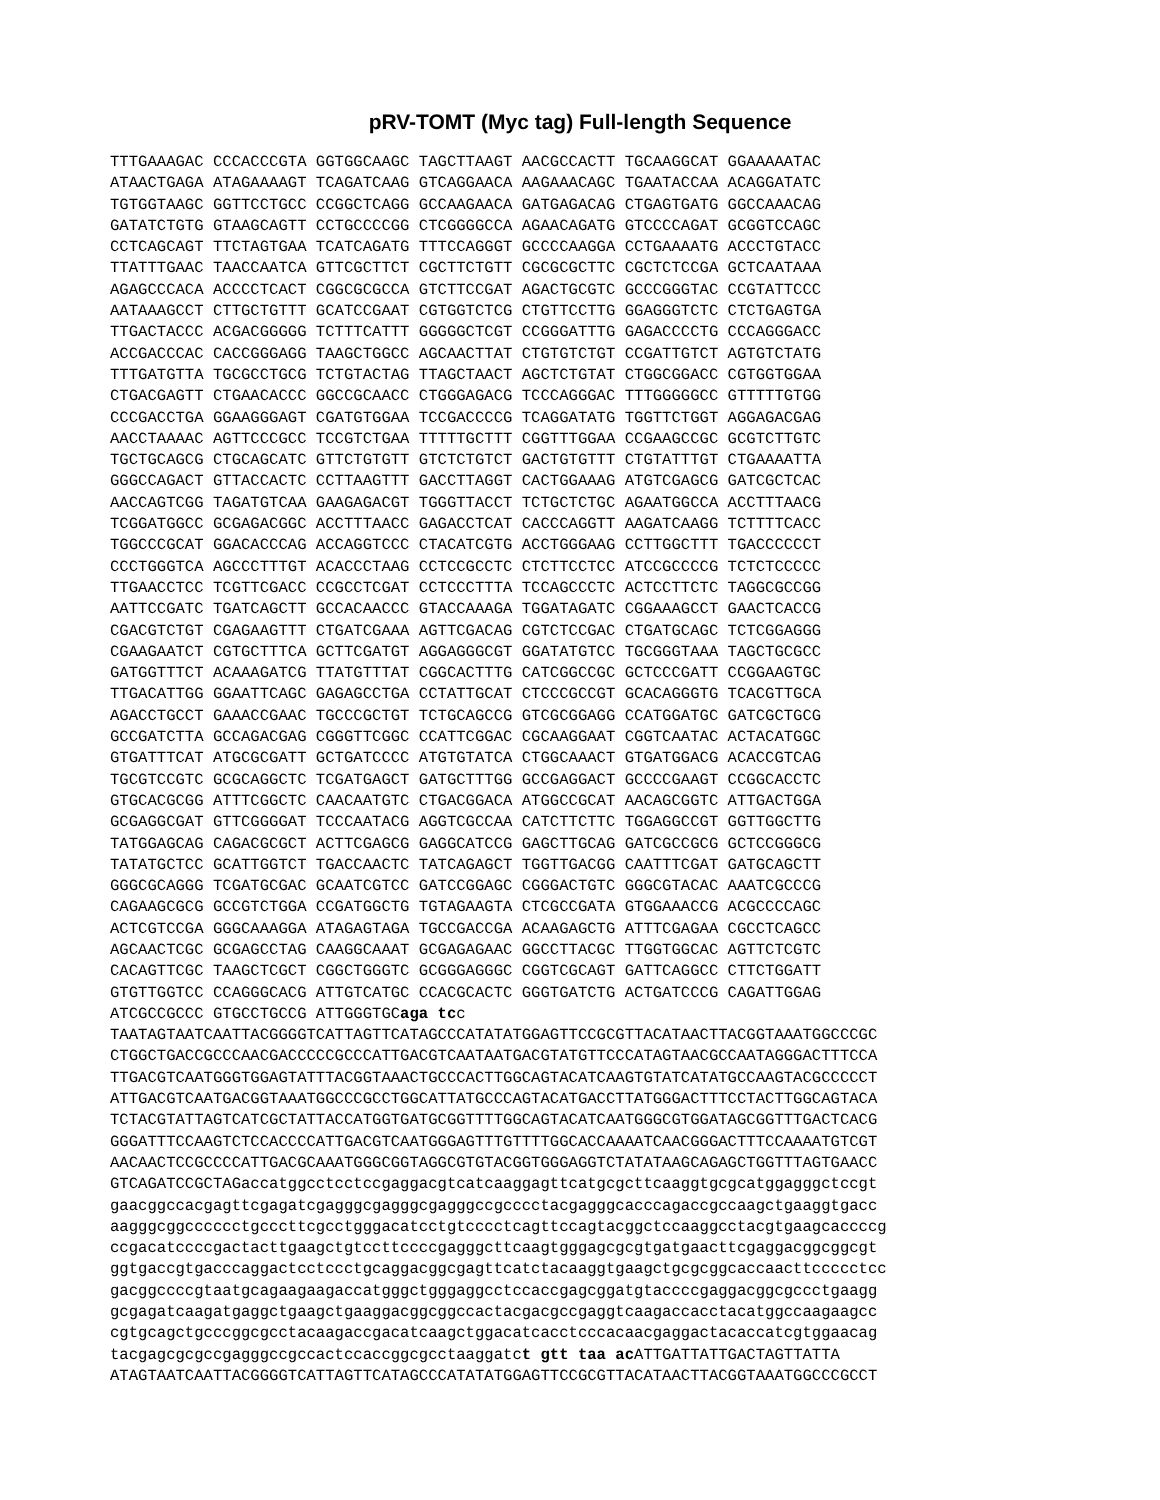pRV-TOMT (Myc tag) Full-length Sequence
TTTGAAAGAC CCCACCCGTA GGTGGCAAGC TAGCTTAAGT AACGCCACTT TGCAAGGCAT GGAAAAATAC
ATAACTGAGA ATAGAAAAGT TCAGATCAAG GTCAGGAACA AAGAAACAGC TGAATACCAA ACAGGATATC
TGTGGTAAGC GGTTCCTGCC CCGGCTCAGG GCCAAGAACA GATGAGACAG CTGAGTGATG GGCCAAACAG
GATATCTGTG GTAAGCAGTT CCTGCCCCGG CTCGGGGCCA AGAACAGATG GTCCCCAGAT GCGGTCCAGC
CCTCAGCAGT TTCTAGTGAA TCATCAGATG TTTCCAGGGT GCCCCAAGGA CCTGAAAATG ACCCTGTACC
TTATTTGAAC TAACCAATCA GTTCGCTTCT CGCTTCTGTT CGCGCGCTTC CGCTCTCCGA GCTCAATAAA
AGAGCCCACA ACCCCTCACT CGGCGCGCCA GTCTTCCGAT AGACTGCGTC GCCCGGGTAC CCGTATTCCC
AATAAAGCCT CTTGCTGTTT GCATCCGAAT CGTGGTCTCG CTGTTCCTTG GGAGGGTCTC CTCTGAGTGA
TTGACTACCC ACGACGGGGG TCTTTCATTT GGGGGCTCGT CCGGGATTTG GAGACCCCTG CCCAGGGACC
ACCGACCCAC CACCGGGAGG TAAGCTGGCC AGCAACTTAT CTGTGTCTGT CCGATTGTCT AGTGTCTATG
TTTGATGTTA TGCGCCTGCG TCTGTACTAG TTAGCTAACT AGCTCTGTAT CTGGCGGACC CGTGGTGGAA
CTGACGAGTT CTGAACACCC GGCCGCAACC CTGGGAGACG TCCCAGGGAC TTTGGGGGCC GTTTTTGTGG
CCCGACCTGA GGAAGGGAGT CGATGTGGAA TCCGACCCCG TCAGGATATG TGGTTCTGGT AGGAGACGAG
AACCTAAAAC AGTTCCCGCC TCCGTCTGAA TTTTTGCTTT CGGTTTGGAA CCGAAGCCGC GCGTCTTGTC
TGCTGCAGCG CTGCAGCATC GTTCTGTGTT GTCTCTGTCT GACTGTGTTT CTGTATTTGT CTGAAAATTA
GGGCCAGACT GTTACCACTC CCTTAAGTTT GACCTTAGGT CACTGGAAAG ATGTCGAGCG GATCGCTCAC
AACCAGTCGG TAGATGTCAA GAAGAGACGT TGGGTTACCT TCTGCTCTGC AGAATGGCCA ACCTTTAACG
TCGGATGGCC GCGAGACGGC ACCTTTAACC GAGACCTCAT CACCCAGGTT AAGATCAAGG TCTTTTCACC
TGGCCCGCAT GGACACCCAG ACCAGGTCCC CTACATCGTG ACCTGGGAAG CCTTGGCTTT TGACCCCCCT
CCCTGGGTCA AGCCCTTTGT ACACCCTAAG CCTCCGCCTC CTCTTCCTCC ATCCGCCCCG TCTCTCCCCC
TTGAACCTCC TCGTTCGACC CCGCCTCGAT CCTCCCTTTA TCCAGCCCTC ACTCCTTCTC TAGGCGCCGG
AATTCCGATC TGATCAGCTT GCCACAACCC GTACCAAAGA TGGATAGATC CGGAAAGCCT GAACTCACCG
CGACGTCTGT CGAGAAGTTT CTGATCGAAA AGTTCGACAG CGTCTCCGAC CTGATGCAGC TCTCGGAGGG
CGAAGAATCT CGTGCTTTCA GCTTCGATGT AGGAGGGCGT GGATATGTCC TGCGGGTAAA TAGCTGCGCC
GATGGTTTCT ACAAAGATCG TTATGTTTAT CGGCACTTTG CATCGGCCGC GCTCCCGATT CCGGAAGTGC
TTGACATTGG GGAATTCAGC GAGAGCCTGA CCTATTGCAT CTCCCGCCGT GCACAGGGTG TCACGTTGCA
AGACCTGCCT GAAACCGAAC TGCCCGCTGT TCTGCAGCCG GTCGCGGAGG CCATGGATGC GATCGCTGCG
GCCGATCTTA GCCAGACGAG CGGGTTCGGC CCATTCGGAC CGCAAGGAAT CGGTCAATAC ACTACATGGC
GTGATTTCAT ATGCGCGATT GCTGATCCCC ATGTGTATCA CTGGCAAACT GTGATGGACG ACACCGTCAG
TGCGTCCGTC GCGCAGGCTC TCGATGAGCT GATGCTTTGG GCCGAGGACT GCCCCGAAGT CCGGCACCTC
GTGCACGCGG ATTTCGGCTC CAACAATGTC CTGACGGACA ATGGCCGCAT AACAGCGGTC ATTGACTGGA
GCGAGGCGAT GTTCGGGGAT TCCCAATACG AGGTCGCCAA CATCTTCTTC TGGAGGCCGT GGTTGGCTTG
TATGGAGCAG CAGACGCGCT ACTTCGAGCG GAGGCATCCG GAGCTTGCAG GATCGCCGCG GCTCCGGGCG
TATATGCTCC GCATTGGTCT TGACCAACTC TATCAGAGCT TGGTTGACGG CAATTTCGAT GATGCAGCTT
GGGCGCAGGG TCGATGCGAC GCAATCGTCC GATCCGGAGC CGGGACTGTC GGGCGTACAC AAATCGCCCG
CAGAAGCGCG GCCGTCTGGA CCGATGGCTG TGTAGAAGTA CTCGCCGATA GTGGAAACCG ACGCCCCAGC
ACTCGTCCGA GGGCAAAGGA ATAGAGTAGA TGCCGACCGA ACAAGAGCTG ATTTCGAGAA CGCCTCAGCC
AGCAACTCGC GCGAGCCTAG CAAGGCAAAT GCGAGAGAAC GGCCTTACGC TTGGTGGCAC AGTTCTCGTC
CACAGTTCGC TAAGCTCGCT CGGCTGGGTC GCGGGAGGGC CGGTCGCAGT GATTCAGGCC CTTCTGGATT
GTGTTGGTCC CCAGGGCACG ATTGTCATGC CCACGCACTC GGGTGATCTG ACTGATCCCG CAGATTGGAG
ATCGCCGCCC GTGCCTGCCG ATTGGGTGCaga tcc
TAATAGTAATCAATTACGGGGTCATTAGTTCATAGCCCATATATGGAGTTCCGCGTTACATAACTTACGGTAAATGGCCCGC
CTGGCTGACCGCCCAACGACCCCCGCCCATTGACGTCAATAATGACGTATGTTCCCATAGTAACGCCAATAGGGACTTTCCA
TTGACGTCAATGGGTGGAGTATTTACGGTAAACTGCCCACTTGGCAGTACATCAAGTGTATCATATGCCAAGTACGCCCCCT
ATTGACGTCAATGACGGTAAATGGCCCGCCTGGCATTATGCCCAGTACATGACCTTATGGGACTTTCCTACTTGGCAGTACA
TCTACGTATTAGTCATCGCTATTACCATGGTGATGCGGTTTTGGCAGTACATCAATGGGCGTGGATAGCGGTTTGACTCACG
GGGATTTCCAAGTCTCCACCCCATTGACGTCAATGGGAGTTTGTTTTGGCACCAAAATCAACGGGACTTTCCAAAATGTCGT
AACAACTCCGCCCCATTGACGCAAATGGGCGGTAGGCGTGTACGGTGGGAGGTCTATATAAGCAGAGCTGGTTTAGTGAACC
GTCAGATCCGCTAGaccatggcctcctccgaggacgtcatcaaggagttcatgcgcttcaaggtgcgcatggagggctccgt
gaacggccacgagttcgagatcgagggcgagggcgagggccgcccctacgagggcacccagaccgccaagctgaaggtgacc
aagggcggcccccctgcccttcgcctgggacatcctgtcccctcagttccagtacggctccaaggcctacgtgaagcaccccg
ccgacatccccgactacttgaagctgtccttccccgagggcttcaagtgggagcgcgtgatgaacttcgaggacggcggcgt
ggtgaccgtgacccaggactcctccctgcaggacggcgagttcatctacaaggtgaagctgcgcggcaccaacttccccctcc
gacggccccgtaatgcagaagaagaccatgggctgggaggcctccaccgagcggatgtaccccgaggacggcgccctgaagg
gcgagatcaagatgaggctgaagctgaaggacggcggccactacgacgccgaggtcaagaccacctacatggccaagaagcc
cgtgcagctgcccggcgcctacaagaccgacatcaagctggacatcacctcccacaacgaggactacaccatcgtggaacag
tacgagcgcgccgagggccgccactccaccggcgcctaaggatct gtt taa ac ATTGATTATTGACTAGTTATTA
ATAGTAATCAATTACGGGGTCATTAGTTCATAGCCCATATATGGAGTTCCGCGTTACATAACTTACGGTAAATGGCCCGCCT